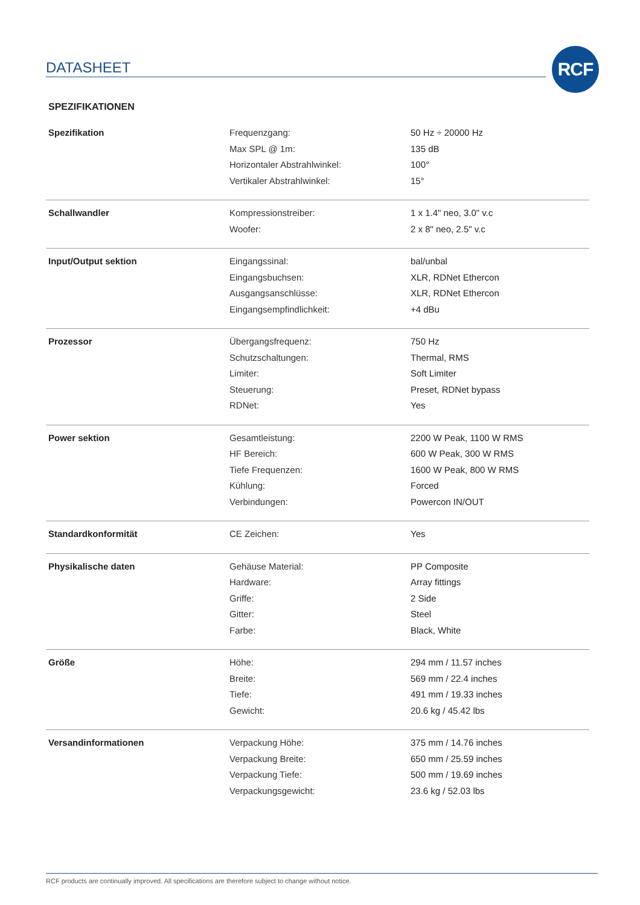DATASHEET
RCF
SPEZIFIKATIONEN
| Spezifikation | Frequenzgang: | 50 Hz ÷ 20000 Hz |
| | Max SPL @ 1m: | 135 dB |
| | Horizontaler Abstrahlwinkel: | 100° |
| | Vertikaler Abstrahlwinkel: | 15° |
| Schallwandler | Kompressionstreiber: | 1 x 1.4" neo, 3.0" v.c |
| | Woofer: | 2 x 8" neo, 2.5" v.c |
| Input/Output sektion | Eingangssinal: | bal/unbal |
| | Eingangsbuchsen: | XLR, RDNet Ethercon |
| | Ausgangsanschlüsse: | XLR, RDNet Ethercon |
| | Eingangsempfindlichkeit: | +4 dBu |
| Prozessor | Übergangsfrequenz: | 750 Hz |
| | Schutzschaltungen: | Thermal, RMS |
| | Limiter: | Soft Limiter |
| | Steuerung: | Preset, RDNet bypass |
| | RDNet: | Yes |
| Power sektion | Gesamtleistung: | 2200 W Peak, 1100 W RMS |
| | HF Bereich: | 600 W Peak, 300 W RMS |
| | Tiefe Frequenzen: | 1600 W Peak, 800 W RMS |
| | Kühlung: | Forced |
| | Verbindungen: | Powercon IN/OUT |
| Standardkonformität | CE Zeichen: | Yes |
| Physikalische daten | Gehäuse Material: | PP Composite |
| | Hardware: | Array fittings |
| | Griffe: | 2 Side |
| | Gitter: | Steel |
| | Farbe: | Black, White |
| Größe | Höhe: | 294 mm / 11.57 inches |
| | Breite: | 569 mm / 22.4 inches |
| | Tiefe: | 491 mm / 19.33 inches |
| | Gewicht: | 20.6 kg / 45.42 lbs |
| Versandinformationen | Verpackung Höhe: | 375 mm / 14.76 inches |
| | Verpackung Breite: | 650 mm / 25.59 inches |
| | Verpackung Tiefe: | 500 mm / 19.69 inches |
| | Verpackungsgewicht: | 23.6 kg / 52.03 lbs |
RCF products are continually improved. All specifications are therefore subject to change without notice.